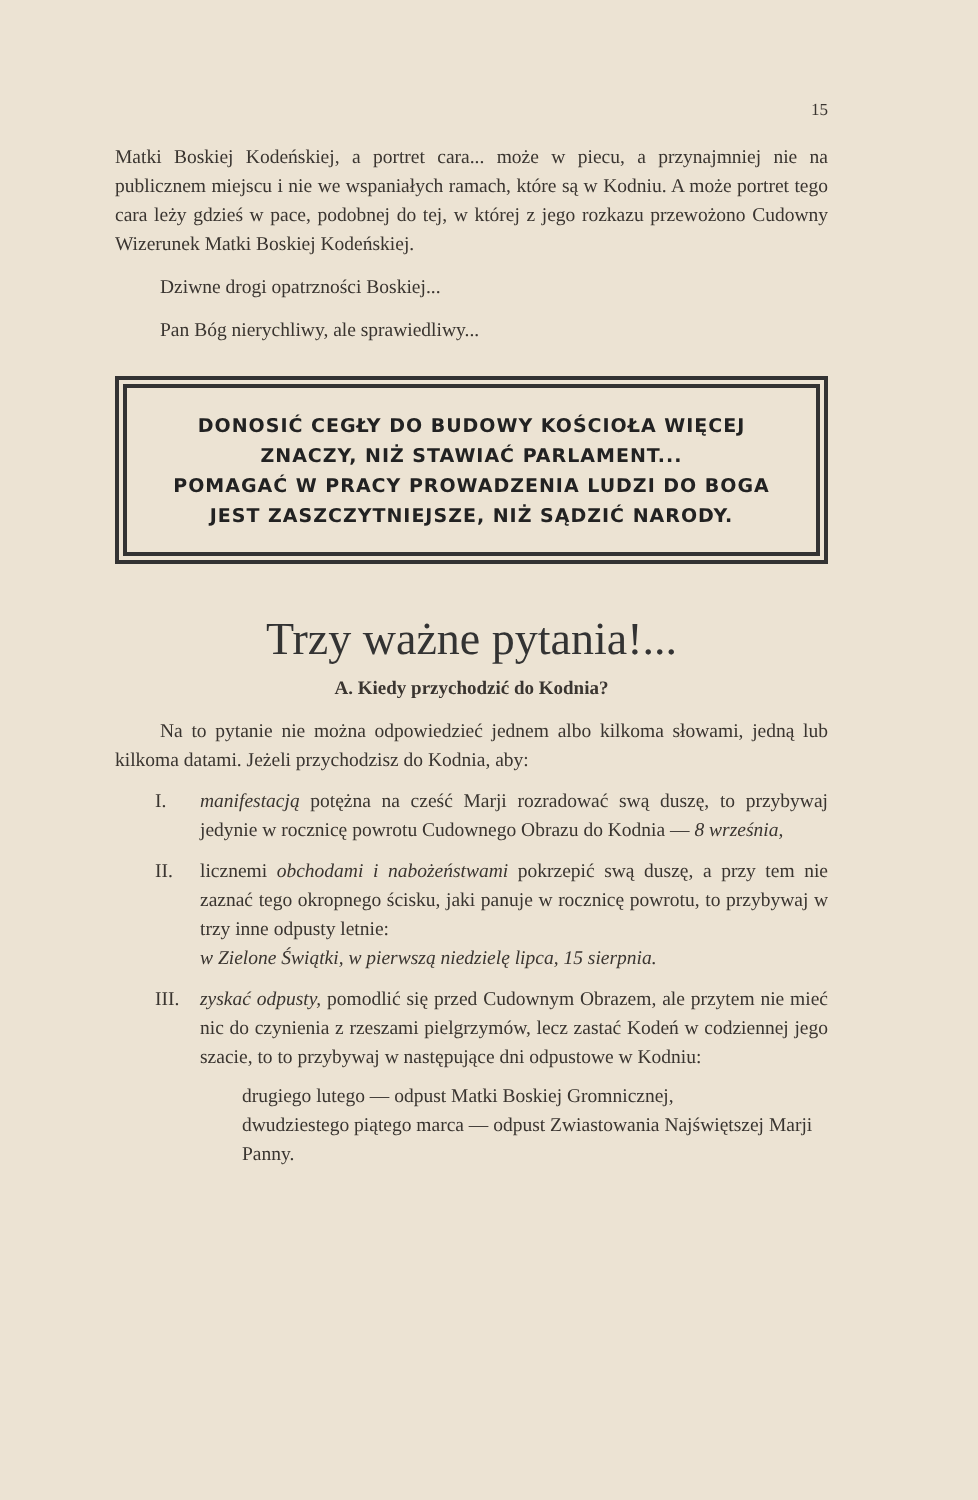15
Matki Boskiej Kodeńskiej, a portret cara... może w piecu, a przynajmniej nie na publicznem miejscu i nie we wspaniałych ramach, które są w Kodniu. A może portret tego cara leży gdzieś w pace, podobnej do tej, w której z jego rozkazu przewożono Cudowny Wizerunek Matki Boskiej Kodeńskiej.
Dziwne drogi opatrzności Boskiej...
Pan Bóg nierychliwy, ale sprawiedliwy...
DONOSIĆ CEGŁY DO BUDOWY KOŚCIOŁA WIĘCEJ
ZNACZY, NIŻ STAWIAĆ PARLAMENT...
POMAGAĆ W PRACY PROWADZENIA LUDZI DO BOGA
JEST ZASZCZYTNIEJSZE, NIŻ SĄDZIĆ NARODY.
Trzy ważne pytania!...
A. Kiedy przychodzić do Kodnia?
Na to pytanie nie można odpowiedzieć jednem albo kilkoma słowami, jedną lub kilkoma datami. Jeżeli przychodzisz do Kodnia, aby:
I. manifestacją potężna na cześć Marji rozradować swą duszę, to przybywaj jedynie w rocznicę powrotu Cudownego Obrazu do Kodnia — 8 września,
II. licznemi obchodami i nabożeństwami pokrzepić swą duszę, a przy tem nie zaznać tego okropnego ścisku, jaki panuje w rocznicę powrotu, to przybywaj w trzy inne odpusty letnie:
w Zielone Świątki, w pierwszą niedzielę lipca, 15 sierpnia.
III.
zyskać odpusty, pomodlić się przed Cudownym Obrazem, ale przytem nie mieć nic do czynienia z rzeszami pielgrzymów, lecz zastać Kodeń w codziennej jego szacie, to to przybywaj w następujące dni odpustowe w Kodniu:
drugiego lutego — odpust Matki Boskiej Gromnicznej,
dwudziestego piątego marca — odpust Zwiastowania Najświętszej Marji Panny.